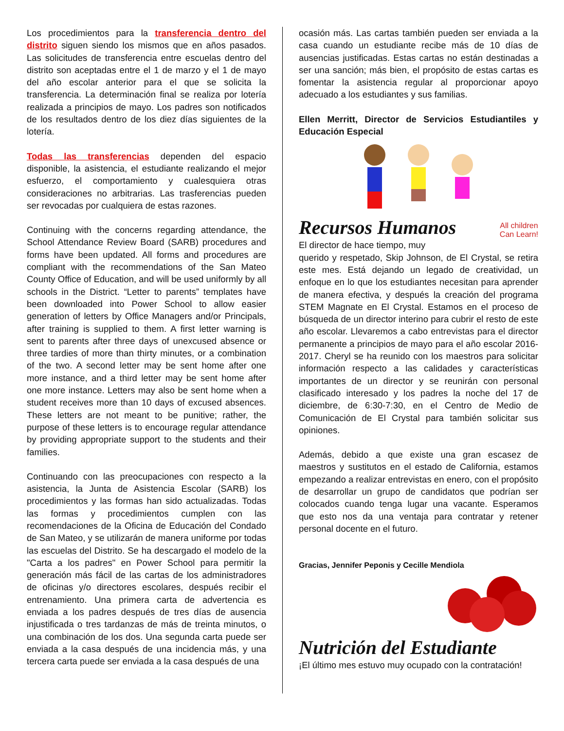Los procedimientos para la transferencia dentro del distrito siguen siendo los mismos que en años pasados. Las solicitudes de transferencia entre escuelas dentro del distrito son aceptadas entre el 1 de marzo y el 1 de mayo del año escolar anterior para el que se solicita la transferencia. La determinación final se realiza por lotería realizada a principios de mayo. Los padres son notificados de los resultados dentro de los diez días siguientes de la lotería.
Todas las transferencias dependen del espacio disponible, la asistencia, el estudiante realizando el mejor esfuerzo, el comportamiento y cualesquiera otras consideraciones no arbitrarias. Las trasferencias pueden ser revocadas por cualquiera de estas razones.
Continuing with the concerns regarding attendance, the School Attendance Review Board (SARB) procedures and forms have been updated. All forms and procedures are compliant with the recommendations of the San Mateo County Office of Education, and will be used uniformly by all schools in the District. “Letter to parents” templates have been downloaded into Power School to allow easier generation of letters by Office Managers and/or Principals, after training is supplied to them. A first letter warning is sent to parents after three days of unexcused absence or three tardies of more than thirty minutes, or a combination of the two. A second letter may be sent home after one more instance, and a third letter may be sent home after one more instance. Letters may also be sent home when a student receives more than 10 days of excused absences. These letters are not meant to be punitive; rather, the purpose of these letters is to encourage regular attendance by providing appropriate support to the students and their families.
Continuando con las preocupaciones con respecto a la asistencia, la Junta de Asistencia Escolar (SARB) los procedimientos y las formas han sido actualizadas. Todas las formas y procedimientos cumplen con las recomendaciones de la Oficina de Educación del Condado de San Mateo, y se utilizarán de manera uniforme por todas las escuelas del Distrito. Se ha descargado el modelo de la "Carta a los padres" en Power School para permitir la generación más fácil de las cartas de los administradores de oficinas y/o directores escolares, después recibir el entrenamiento. Una primera carta de advertencia es enviada a los padres después de tres días de ausencia injustificada o tres tardanzas de más de treinta minutos, o una combinación de los dos. Una segunda carta puede ser enviada a la casa después de una incidencia más, y una tercera carta puede ser enviada a la casa después de una
ocasión más. Las cartas también pueden ser enviada a la casa cuando un estudiante recibe más de 10 días de ausencias justificadas. Estas cartas no están destinadas a ser una sanción; más bien, el propósito de estas cartas es fomentar la asistencia regular al proporcionar apoyo adecuado a los estudiantes y sus familias.
Ellen Merritt, Director de Servicios Estudiantiles y Educación Especial
Recursos Humanos
All children
Can Learn!
El director de hace tiempo, muy
querido y respetado, Skip Johnson, de El Crystal, se retira este mes. Está dejando un legado de creatividad, un enfoque en lo que los estudiantes necesitan para aprender de manera efectiva, y después la creación del programa STEM Magnate en El Crystal. Estamos en el proceso de búsqueda de un director interino para cubrir el resto de este año escolar. Llevaremos a cabo entrevistas para el director permanente a principios de mayo para el año escolar 2016-2017. Cheryl se ha reunido con los maestros para solicitar información respecto a las calidades y características importantes de un director y se reunirán con personal clasificado interesado y los padres la noche del 17 de diciembre, de 6:30-7:30, en el Centro de Medio de Comunicación de El Crystal para también solicitar sus opiniones.
Además, debido a que existe una gran escasez de maestros y sustitutos en el estado de California, estamos empezando a realizar entrevistas en enero, con el propósito de desarrollar un grupo de candidatos que podrían ser colocados cuando tenga lugar una vacante. Esperamos que esto nos da una ventaja para contratar y retener personal docente en el futuro.
Gracias, Jennifer Peponis y Cecille Mendiola
Nutrición del Estudiante
¡El último mes estuvo muy ocupado con la contratación!